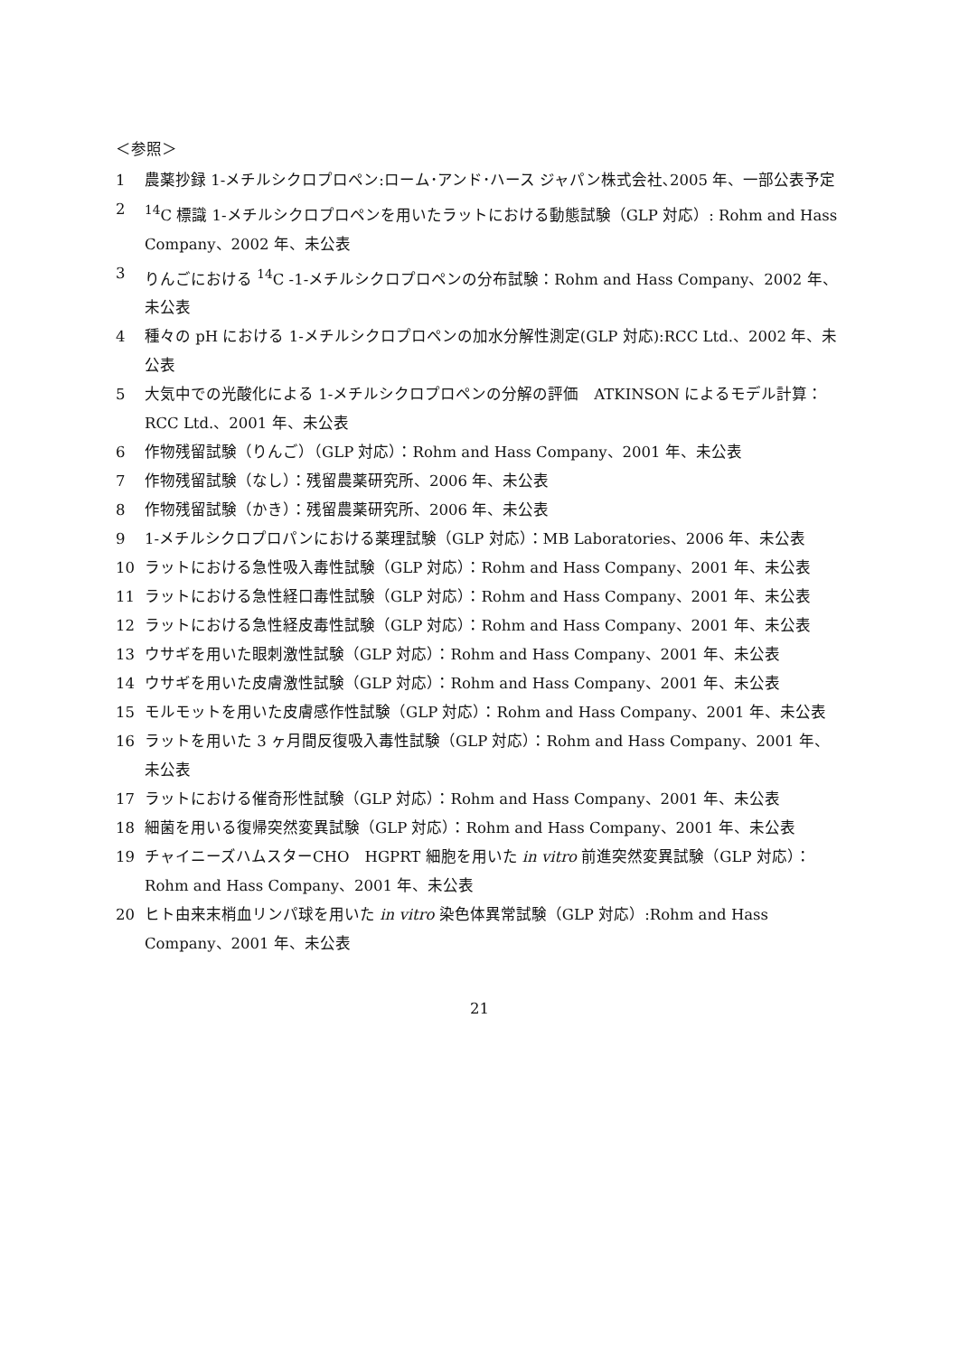＜参照＞
1 農薬抄録 1-メチルシクロプロペン:ローム･アンド･ハース ジャパン株式会社､2005 年、一部公表予定
2<sup>14</sup>C 標識 1-メチルシクロプロペンを用いたラットにおける動態試験（GLP 対応）: Rohm and Hass Company、2002 年、未公表
3 りんごにおける <sup>14</sup>C -1-メチルシクロプロペンの分布試験：Rohm and Hass Company、2002 年、未公表
4 種々の pH における 1-メチルシクロプロペンの加水分解性測定(GLP 対応):RCC Ltd.、2002 年、未公表
5 大気中での光酸化による 1-メチルシクロプロペンの分解の評価　ATKINSON によるモデル計算：RCC Ltd.、2001 年、未公表
6 作物残留試験（りんご）（GLP 対応）：Rohm and Hass Company、2001 年、未公表
7 作物残留試験（なし）：残留農薬研究所、2006 年、未公表
8 作物残留試験（かき）：残留農薬研究所、2006 年、未公表
9 1-メチルシクロプロパンにおける薬理試験（GLP 対応）：MB Laboratories、2006 年、未公表
10 ラットにおける急性吸入毒性試験（GLP 対応）：Rohm and Hass Company、2001 年、未公表
11 ラットにおける急性経口毒性試験（GLP 対応）：Rohm and Hass Company、2001 年、未公表
12 ラットにおける急性経皮毒性試験（GLP 対応）：Rohm and Hass Company、2001 年、未公表
13 ウサギを用いた眼刺激性試験（GLP 対応）：Rohm and Hass Company、2001 年、未公表
14 ウサギを用いた皮膚激性試験（GLP 対応）：Rohm and Hass Company、2001 年、未公表
15 モルモットを用いた皮膚感作性試験（GLP 対応）：Rohm and Hass Company、2001 年、未公表
16 ラットを用いた 3 ヶ月間反復吸入毒性試験（GLP 対応）：Rohm and Hass Company、2001 年、未公表
17 ラットにおける催奇形性試験（GLP 対応）：Rohm and Hass Company、2001 年、未公表
18 細菌を用いる復帰突然変異試験（GLP 対応）：Rohm and Hass Company、2001 年、未公表
19 チャイニーズハムスターCHO　HGPRT 細胞を用いた in vitro 前進突然変異試験（GLP 対応）：Rohm and Hass Company、2001 年、未公表
20 ヒト由来末梢血リンパ球を用いた in vitro 染色体異常試験（GLP 対応）:Rohm and Hass Company、2001 年、未公表
21